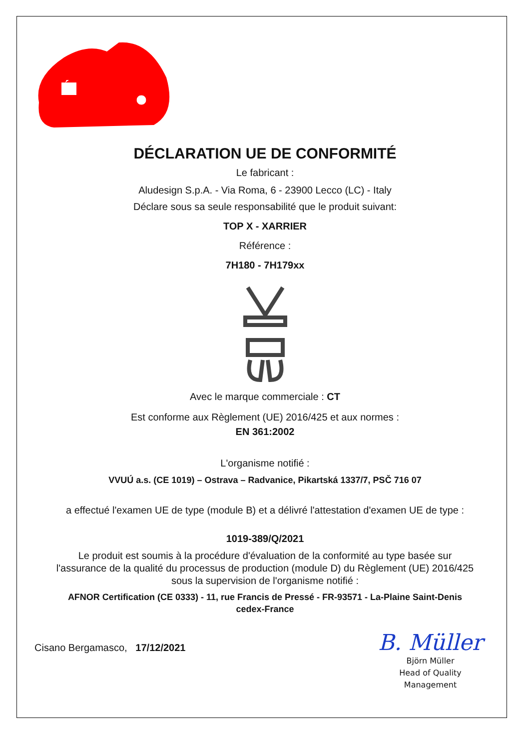DÉCLARATION UE DE CONFORMITÉ
Le fabricant :
Aludesign S.p.A. - Via Roma, 6 - 23900 Lecco (LC) - Italy
Déclare sous sa seule responsabilité que le produit suivant:
TOP X - XARRIER
Référence :
7H180 - 7H179xx
Avec le marque commerciale : CT
Est conforme aux Règlement (UE) 2016/425 et aux normes :
EN 361:2002
L'organisme notifié :
VVUÚ a.s. (CE 1019) – Ostrava – Radvanice, Pikartská 1337/7, PSČ 716 07
a effectué l'examen UE de type (module B) et a délivré l'attestation d'examen UE de type :
1019-389/Q/2021
Le produit est soumis à la procédure d'évaluation de la conformité au type basée sur
l'assurance de la qualité du processus de production (module D) du Règlement (UE) 2016/425
sous la supervision de l'organisme notifié :
AFNOR Certification (CE 0333) - 11, rue Francis de Pressé - FR-93571 - La-Plaine Saint-Denis
cedex-France
Cisano Bergamasco, 17/12/2021
B. Müller
Björn Müller
Head of Quality
Management